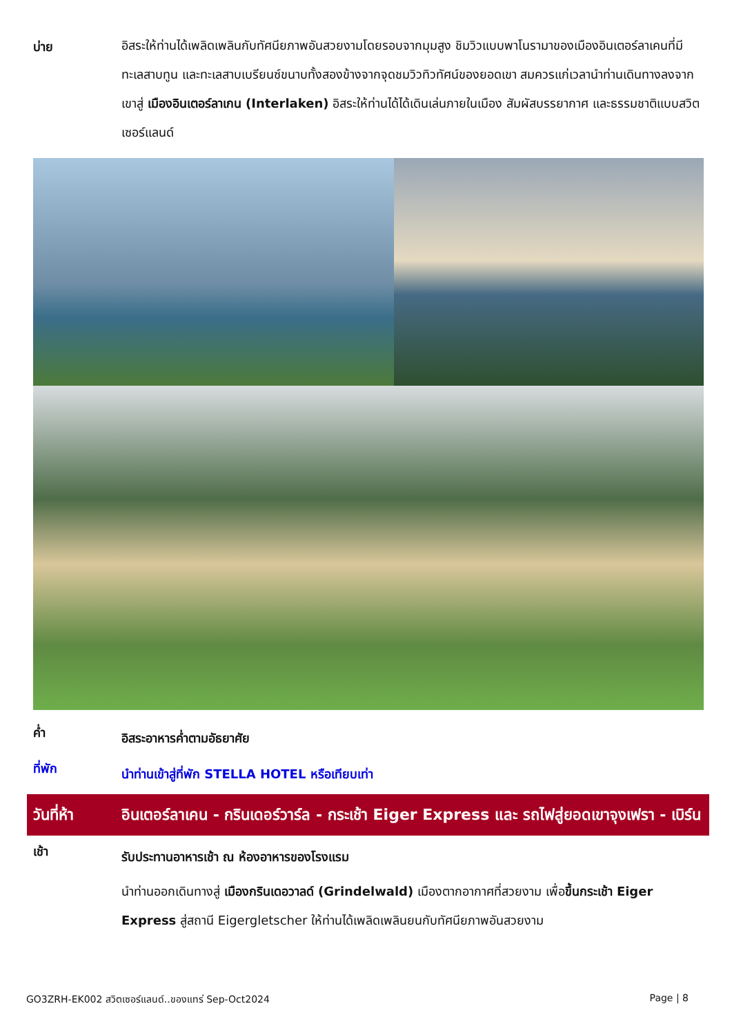บ่าย
อิสระให้ท่านได้เพลิดเพลินกับทัศนียภาพอันสวยงามโดยรอบจากมุมสูง ชิมวิวแบบพาโนรามาของเมืองอินเตอร์ลาเคนที่มีทะเลสาบทูน และทะเลสาบเบรียนซ์ขนาบทั้งสองข้างจากจุดชมวิวทิวทัศน์ของยอดเขา สมควรแก่เวลานำท่านเดินทางลงจากเขาสู่ เมืองอินเตอร์ลาเกน (Interlaken) อิสระให้ท่านได้ได้เดินเล่นภายในเมือง สัมผัสบรรยากาศ และธรรมชาติแบบสวิตเซอร์แลนด์
ค่ำ
อิสระอาหารค่ำตามอัธยาศัย
ที่พัก
นำท่านเข้าสู่ที่พัก STELLA HOTEL หรือเทียบเท่า
วันที่ห้า
อินเตอร์ลาเคน - กรินเดอร์วาร์ล - กระเช้า Eiger Express และ รถไฟสู่ยอดเขาจุงเฟรา - เบิร์น
เช้า
รับประทานอาหารเช้า ณ ห้องอาหารของโรงแรม
นำท่านออกเดินทางสู่ เมืองกรินเดอวาลด์ (Grindelwald) เมืองตากอากาศที่สวยงาม เพื่อขึ้นกระเช้า Eiger Express สู่สถานี Eigergletscher ให้ท่านได้เพลิดเพลินยนกับทัศนียภาพอันสวยงาม
GO3ZRH-EK002 สวิตเซอร์แลนด์..ของแทร่ Sep-Oct2024 Page | 8